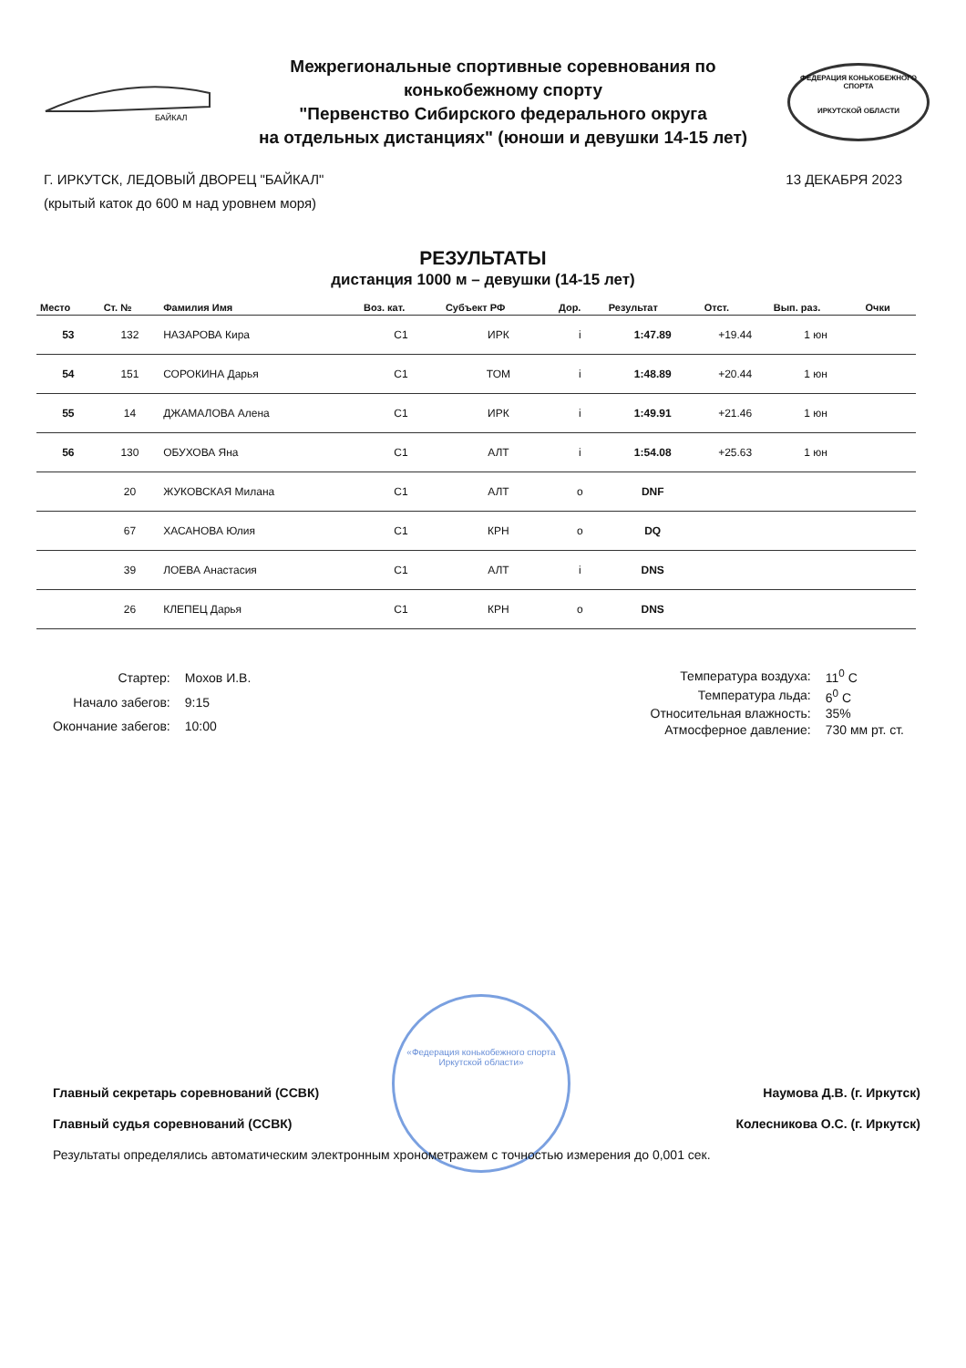БАЙКАЛ
Межрегиональные спортивные соревнования по
конькобежному спорту
"Первенство Сибирского федерального округа
на отдельных дистанциях" (юноши и девушки 14-15 лет)
ФЕДЕРАЦИЯ КОНЬКОБЕЖНОГО СПОРТА
ИРКУТСКОЙ ОБЛАСТИ
Г. ИРКУТСК, ЛЕДОВЫЙ ДВОРЕЦ "БАЙКАЛ"
(крытый каток до 600 м над уровнем моря)
13 ДЕКАБРЯ 2023
РЕЗУЛЬТАТЫ
дистанция 1000 м – девушки (14-15 лет)
| Место | Ст. № | Фамилия Имя | Воз. кат. | Субъект РФ | Дор. | Результат | Отст. | Вып. раз. | Очки |
| --- | --- | --- | --- | --- | --- | --- | --- | --- | --- |
| 53 | 132 | НАЗАРОВА Кира | С1 | ИРК | i | 1:47.89 | +19.44 | 1 юн | |
| 54 | 151 | СОРОКИНА Дарья | С1 | ТОМ | i | 1:48.89 | +20.44 | 1 юн | |
| 55 | 14 | ДЖАМАЛОВА Алена | С1 | ИРК | i | 1:49.91 | +21.46 | 1 юн | |
| 56 | 130 | ОБУХОВА Яна | С1 | АЛТ | i | 1:54.08 | +25.63 | 1 юн | |
| | 20 | ЖУКОВСКАЯ Милана | С1 | АЛТ | o | DNF | | | |
| | 67 | ХАСАНОВА Юлия | С1 | КРН | o | DQ | | | |
| | 39 | ЛОЕВА Анастасия | С1 | АЛТ | i | DNS | | | |
| | 26 | КЛЕПЕЦ Дарья | С1 | КРН | o | DNS | | | |
| Стартер: | Мохов И.В. |
| Начало забегов: | 9:15 |
| Окончание забегов: | 10:00 |
| Температура воздуха: | 11<sup>0</sup> С |
| Температура льда: | 6<sup>0</sup> С |
| Относительная влажность: | 35% |
| Атмосферное давление: | 730 мм рт. ст. |
«Федерация конькобежного спорта Иркутской области»
Главный секретарь соревнований (ССВК) Наумова Д.В. (г. Иркутск)
Главный судья соревнований (ССВК) Колесникова О.С. (г. Иркутск)
Результаты определялись автоматическим электронным хронометражем с точностью измерения до 0,001 сек.